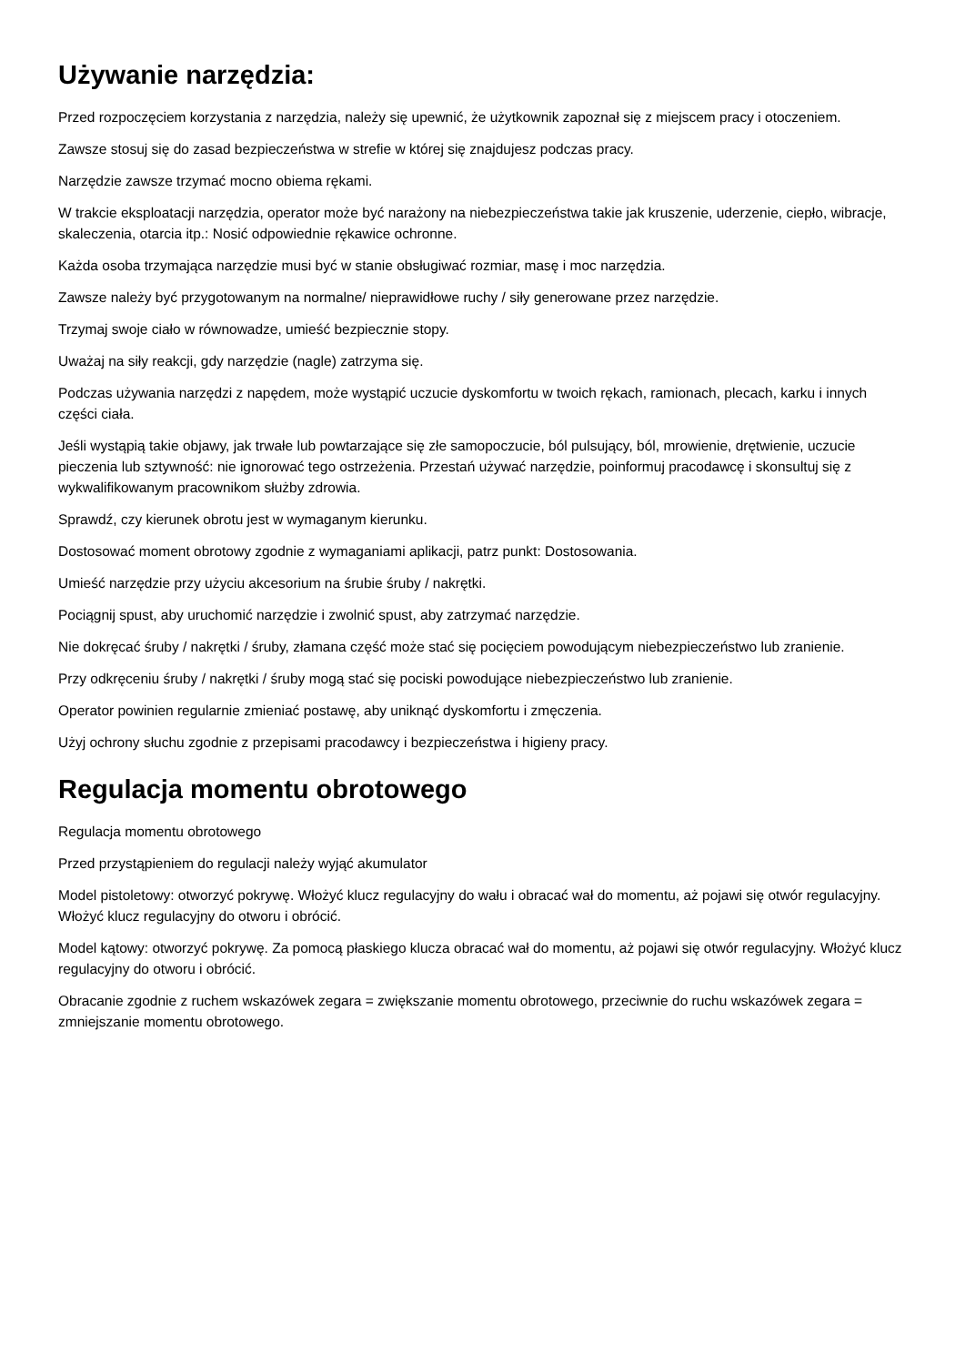Używanie narzędzia:
Przed rozpoczęciem korzystania z narzędzia, należy się upewnić, że użytkownik zapoznał się z miejscem pracy i otoczeniem.
Zawsze stosuj się do zasad bezpieczeństwa w strefie w której się znajdujesz podczas pracy.
Narzędzie zawsze trzymać mocno obiema rękami.
W trakcie eksploatacji narzędzia, operator może być narażony na niebezpieczeństwa takie jak kruszenie, uderzenie, ciepło, wibracje, skaleczenia, otarcia itp.: Nosić odpowiednie rękawice ochronne.
Każda osoba trzymająca narzędzie musi być w stanie obsługiwać rozmiar, masę i moc narzędzia.
Zawsze należy być przygotowanym na normalne/ nieprawidłowe ruchy / siły generowane przez narzędzie.
Trzymaj swoje ciało w równowadze, umieść bezpiecznie stopy.
Uważaj na siły reakcji, gdy narzędzie (nagle) zatrzyma się.
Podczas używania narzędzi z napędem, może wystąpić uczucie dyskomfortu w twoich rękach, ramionach, plecach, karku i innych części ciała.
Jeśli wystąpią takie objawy, jak trwałe lub powtarzające się złe samopoczucie, ból pulsujący, ból, mrowienie, drętwienie, uczucie pieczenia lub sztywność: nie ignorować tego ostrzeżenia. Przestań używać narzędzie, poinformuj pracodawcę i skonsultuj się z wykwalifikowanym pracownikom służby zdrowia.
Sprawdź, czy kierunek obrotu jest w wymaganym kierunku.
Dostosować moment obrotowy zgodnie z wymaganiami aplikacji, patrz punkt: Dostosowania.
Umieść narzędzie przy użyciu akcesorium na śrubie śruby / nakrętki.
Pociągnij spust, aby uruchomić narzędzie i zwolnić spust, aby zatrzymać narzędzie.
Nie dokręcać śruby / nakrętki / śruby, złamana część może stać się pocięciem powodującym niebezpieczeństwo lub zranienie.
Przy odkręceniu śruby / nakrętki / śruby mogą stać się pociski powodujące niebezpieczeństwo lub zranienie.
Operator powinien regularnie zmieniać postawę, aby uniknąć dyskomfortu i zmęczenia.
Użyj ochrony słuchu zgodnie z przepisami pracodawcy i bezpieczeństwa i higieny pracy.
Regulacja momentu obrotowego
Regulacja momentu obrotowego
Przed przystąpieniem do regulacji należy wyjąć akumulator
Model pistoletowy: otworzyć pokrywę. Włożyć klucz regulacyjny do wału i obracać wał do momentu, aż pojawi się otwór regulacyjny. Włożyć klucz regulacyjny do otworu i obrócić.
Model kątowy: otworzyć pokrywę. Za pomocą płaskiego klucza obracać wał do momentu, aż pojawi się otwór regulacyjny. Włożyć klucz regulacyjny do otworu i obrócić.
Obracanie zgodnie z ruchem wskazówek zegara = zwiększanie momentu obrotowego, przeciwnie do ruchu wskazówek zegara = zmniejszanie momentu obrotowego.